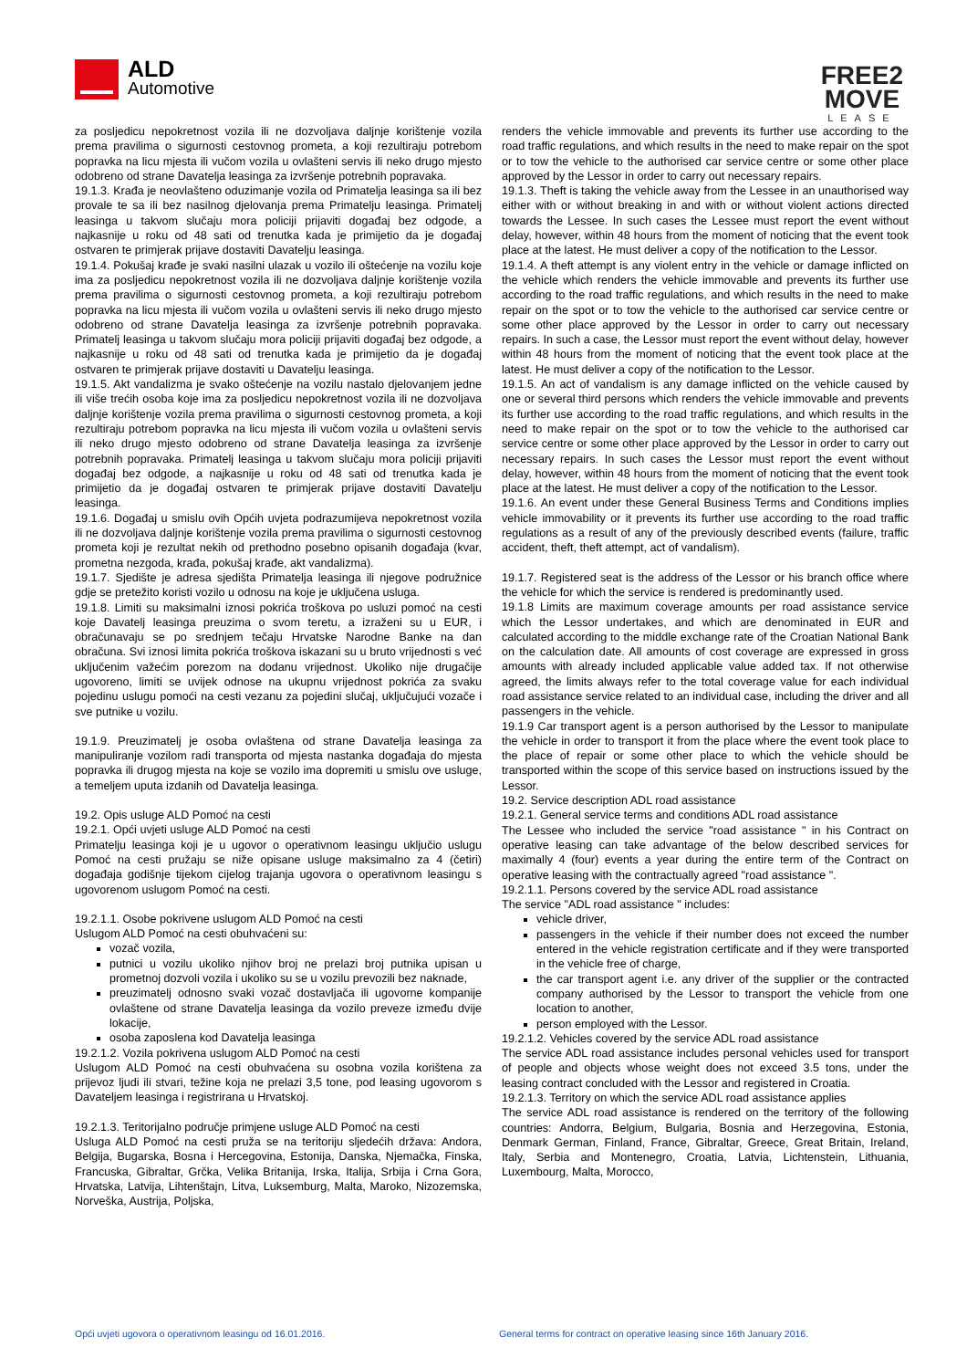ALD
Automotive
FREE2
MOVE
LEASE
za posljedicu nepokretnost vozila ili ne dozvoljava daljnje korištenje vozila prema pravilima o sigurnosti cestovnog prometa, a koji rezultiraju potrebom popravka na licu mjesta ili vučom vozila u ovlašteni servis ili neko drugo mjesto odobreno od strane Davatelja leasinga za izvršenje potrebnih popravaka.
19.1.3. Krađa je neovlašteno oduzimanje vozila od Primatelja leasinga sa ili bez provale te sa ili bez nasilnog djelovanja prema Primatelju leasinga. Primatelj leasinga u takvom slučaju mora policiji prijaviti događaj bez odgode, a najkasnije u roku od 48 sati od trenutka kada je primijetio da je događaj ostvaren te primjerak prijave dostaviti Davatelju leasinga.
19.1.4. Pokušaj krađe je svaki nasilni ulazak u vozilo ili oštećenje na vozilu koje ima za posljedicu nepokretnost vozila ili ne dozvoljava daljnje korištenje vozila prema pravilima o sigurnosti cestovnog prometa, a koji rezultiraju potrebom popravka na licu mjesta ili vučom vozila u ovlašteni servis ili neko drugo mjesto odobreno od strane Davatelja leasinga za izvršenje potrebnih popravaka. Primatelj leasinga u takvom slučaju mora policiji prijaviti događaj bez odgode, a najkasnije u roku od 48 sati od trenutka kada je primijetio da je događaj ostvaren te primjerak prijave dostaviti u Davatelju leasinga.
19.1.5. Akt vandalizma je svako oštećenje na vozilu nastalo djelovanjem jedne ili više trećih osoba koje ima za posljedicu nepokretnost vozila ili ne dozvoljava daljnje korištenje vozila prema pravilima o sigurnosti cestovnog prometa, a koji rezultiraju potrebom popravka na licu mjesta ili vučom vozila u ovlašteni servis ili neko drugo mjesto odobreno od strane Davatelja leasinga za izvršenje potrebnih popravaka. Primatelj leasinga u takvom slučaju mora policiji prijaviti događaj bez odgode, a najkasnije u roku od 48 sati od trenutka kada je primijetio da je događaj ostvaren te primjerak prijave dostaviti Davatelju leasinga.
19.1.6. Događaj u smislu ovih Općih uvjeta podrazumijeva nepokretnost vozila ili ne dozvoljava daljnje korištenje vozila prema pravilima o sigurnosti cestovnog prometa koji je rezultat nekih od prethodno posebno opisanih događaja (kvar, prometna nezgoda, krađa, pokušaj krađe, akt vandalizma).
19.1.7. Sjedište je adresa sjedišta Primatelja leasinga ili njegove podružnice gdje se pretežito koristi vozilo u odnosu na koje je uključena usluga.
19.1.8. Limiti su maksimalni iznosi pokrića troškova po usluzi pomoć na cesti koje Davatelj leasinga preuzima o svom teretu, a izraženi su u EUR, i obračunavaju se po srednjem tečaju Hrvatske Narodne Banke na dan obračuna. Svi iznosi limita pokrića troškova iskazani su u bruto vrijednosti s već uključenim važećim porezom na dodanu vrijednost. Ukoliko nije drugačije ugovoreno, limiti se uvijek odnose na ukupnu vrijednost pokrića za svaku pojedinu uslugu pomoći na cesti vezanu za pojedini slučaj, uključujući vozače i sve putnike u vozilu.
19.1.9. Preuzimatelj je osoba ovlaštena od strane Davatelja leasinga za manipuliranje vozilom radi transporta od mjesta nastanka događaja do mjesta popravka ili drugog mjesta na koje se vozilo ima dopremiti u smislu ove usluge, a temeljem uputa izdanih od Davatelja leasinga.
19.2. Opis usluge ALD Pomoć na cesti
19.2.1. Opći uvjeti usluge ALD Pomoć na cesti
Primatelju leasinga koji je u ugovor o operativnom leasingu uključio uslugu Pomoć na cesti pružaju se niže opisane usluge maksimalno za 4 (četiri) događaja godišnje tijekom cijelog trajanja ugovora o operativnom leasingu s ugovorenom uslugom Pomoć na cesti.
19.2.1.1. Osobe pokrivene uslugom ALD Pomoć na cesti
Uslugom ALD Pomoć na cesti obuhvaćeni su:
vozač vozila,
putnici u vozilu ukoliko njihov broj ne prelazi broj putnika upisan u prometnoj dozvoli vozila i ukoliko su se u vozilu prevozili bez naknade,
preuzimatelj odnosno svaki vozač dostavljača ili ugovorne kompanije ovlaštene od strane Davatelja leasinga da vozilo preveze između dvije lokacije,
osoba zaposlena kod Davatelja leasinga
19.2.1.2. Vozila pokrivena uslugom ALD Pomoć na cesti
Uslugom ALD Pomoć na cesti obuhvaćena su osobna vozila korištena za prijevoz ljudi ili stvari, težine koja ne prelazi 3,5 tone, pod leasing ugovorom s Davateljem leasinga i registrirana u Hrvatskoj.
19.2.1.3. Teritorijalno područje primjene usluge ALD Pomoć na cesti
Usluga ALD Pomoć na cesti pruža se na teritoriju sljedećih država: Andora, Belgija, Bugarska, Bosna i Hercegovina, Estonija, Danska, Njemačka, Finska, Francuska, Gibraltar, Grčka, Velika Britanija, Irska, Italija, Srbija i Crna Gora, Hrvatska, Latvija, Lihtenštajn, Litva, Luksemburg, Malta, Maroko, Nizozemska, Norveška, Austrija, Poljska,
renders the vehicle immovable and prevents its further use according to the road traffic regulations, and which results in the need to make repair on the spot or to tow the vehicle to the authorised car service centre or some other place approved by the Lessor in order to carry out necessary repairs.
19.1.3. Theft is taking the vehicle away from the Lessee in an unauthorised way either with or without breaking in and with or without violent actions directed towards the Lessee. In such cases the Lessee must report the event without delay, however, within 48 hours from the moment of noticing that the event took place at the latest. He must deliver a copy of the notification to the Lessor.
19.1.4. A theft attempt is any violent entry in the vehicle or damage inflicted on the vehicle which renders the vehicle immovable and prevents its further use according to the road traffic regulations, and which results in the need to make repair on the spot or to tow the vehicle to the authorised car service centre or some other place approved by the Lessor in order to carry out necessary repairs. In such a case, the Lessor must report the event without delay, however within 48 hours from the moment of noticing that the event took place at the latest. He must deliver a copy of the notification to the Lessor.
19.1.5. An act of vandalism is any damage inflicted on the vehicle caused by one or several third persons which renders the vehicle immovable and prevents its further use according to the road traffic regulations, and which results in the need to make repair on the spot or to tow the vehicle to the authorised car service centre or some other place approved by the Lessor in order to carry out necessary repairs. In such cases the Lessor must report the event without delay, however, within 48 hours from the moment of noticing that the event took place at the latest. He must deliver a copy of the notification to the Lessor.
19.1.6. An event under these General Business Terms and Conditions implies vehicle immovability or it prevents its further use according to the road traffic regulations as a result of any of the previously described events (failure, traffic accident, theft, theft attempt, act of vandalism).
19.1.7. Registered seat is the address of the Lessor or his branch office where the vehicle for which the service is rendered is predominantly used.
19.1.8 Limits are maximum coverage amounts per road assistance service which the Lessor undertakes, and which are denominated in EUR and calculated according to the middle exchange rate of the Croatian National Bank on the calculation date. All amounts of cost coverage are expressed in gross amounts with already included applicable value added tax. If not otherwise agreed, the limits always refer to the total coverage value for each individual road assistance service related to an individual case, including the driver and all passengers in the vehicle.
19.1.9 Car transport agent is a person authorised by the Lessor to manipulate the vehicle in order to transport it from the place where the event took place to the place of repair or some other place to which the vehicle should be transported within the scope of this service based on instructions issued by the Lessor.
19.2. Service description ADL road assistance
19.2.1. General service terms and conditions ADL road assistance
The Lessee who included the service "road assistance " in his Contract on operative leasing can take advantage of the below described services for maximally 4 (four) events a year during the entire term of the Contract on operative leasing with the contractually agreed "road assistance ".
19.2.1.1. Persons covered by the service ADL road assistance
The service "ADL road assistance " includes:
vehicle driver,
passengers in the vehicle if their number does not exceed the number entered in the vehicle registration certificate and if they were transported in the vehicle free of charge,
the car transport agent i.e. any driver of the supplier or the contracted company authorised by the Lessor to transport the vehicle from one location to another,
person employed with the Lessor.
19.2.1.2. Vehicles covered by the service ADL road assistance
The service ADL road assistance includes personal vehicles used for transport of people and objects whose weight does not exceed 3.5 tons, under the leasing contract concluded with the Lessor and registered in Croatia.
19.2.1.3. Territory on which the service ADL road assistance applies
The service ADL road assistance is rendered on the territory of the following countries: Andorra, Belgium, Bulgaria, Bosnia and Herzegovina, Estonia, Denmark German, Finland, France, Gibraltar, Greece, Great Britain, Ireland, Italy, Serbia and Montenegro, Croatia, Latvia, Lichtenstein, Lithuania, Luxembourg, Malta, Morocco,
Opći uvjeti ugovora o operativnom leasingu od 16.01.2016.
General terms for contract on operative leasing since 16th January 2016.